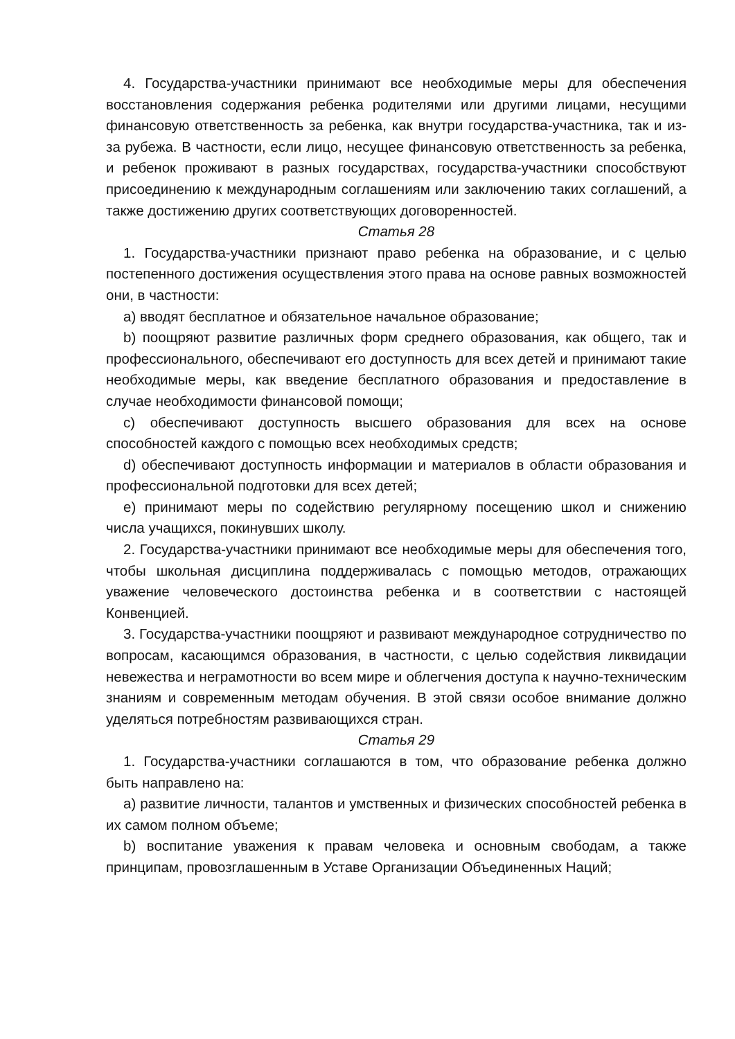4. Государства-участники принимают все необходимые меры для обеспечения восстановления содержания ребенка родителями или другими лицами, несущими финансовую ответственность за ребенка, как внутри государства-участника, так и из-за рубежа. В частности, если лицо, несущее финансовую ответственность за ребенка, и ребенок проживают в разных государствах, государства-участники способствуют присоединению к международным соглашениям или заключению таких соглашений, а также достижению других соответствующих договоренностей.
Статья 28
1. Государства-участники признают право ребенка на образование, и с целью постепенного достижения осуществления этого права на основе равных возможностей они, в частности:
a) вводят бесплатное и обязательное начальное образование;
b) поощряют развитие различных форм среднего образования, как общего, так и профессионального, обеспечивают его доступность для всех детей и принимают такие необходимые меры, как введение бесплатного образования и предоставление в случае необходимости финансовой помощи;
c) обеспечивают доступность высшего образования для всех на основе способностей каждого с помощью всех необходимых средств;
d) обеспечивают доступность информации и материалов в области образования и профессиональной подготовки для всех детей;
e) принимают меры по содействию регулярному посещению школ и снижению числа учащихся, покинувших школу.
2. Государства-участники принимают все необходимые меры для обеспечения того, чтобы школьная дисциплина поддерживалась с помощью методов, отражающих уважение человеческого достоинства ребенка и в соответствии с настоящей Конвенцией.
3. Государства-участники поощряют и развивают международное сотрудничество по вопросам, касающимся образования, в частности, с целью содействия ликвидации невежества и неграмотности во всем мире и облегчения доступа к научно-техническим знаниям и современным методам обучения. В этой связи особое внимание должно уделяться потребностям развивающихся стран.
Статья 29
1. Государства-участники соглашаются в том, что образование ребенка должно быть направлено на:
a) развитие личности, талантов и умственных и физических способностей ребенка в их самом полном объеме;
b) воспитание уважения к правам человека и основным свободам, а также принципам, провозглашенным в Уставе Организации Объединенных Наций;